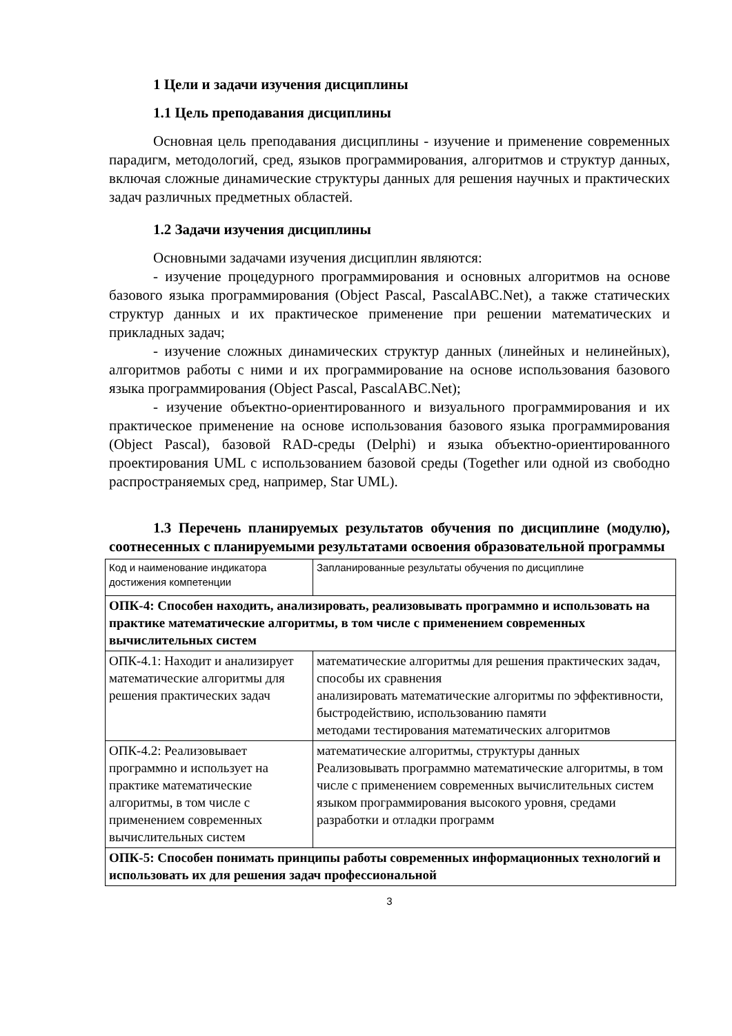1 Цели и задачи изучения дисциплины
1.1 Цель преподавания дисциплины
Основная цель преподавания дисциплины - изучение и применение современных парадигм, методологий, сред, языков программирования, алгоритмов и структур данных, включая сложные динамические структуры данных для решения научных и практических задач различных предметных областей.
1.2 Задачи изучения дисциплины
Основными задачами изучения дисциплин являются:
- изучение процедурного программирования и основных алгоритмов на основе базового языка программирования (Object Pascal, PascalABC.Net), а также статических структур данных и их практическое применение при решении математических и прикладных задач;
- изучение сложных динамических структур данных (линейных и нелинейных), алгоритмов работы с ними и их программирование на основе использования базового языка программирования (Object Pascal, PascalABC.Net);
- изучение объектно-ориентированного и визуального программирования и их практическое применение на основе использования базового языка программирования (Object Pascal), базовой RAD-среды (Delphi) и языка объектно-ориентированного проектирования UML с использованием базовой среды (Together или одной из свободно распространяемых сред, например, Star UML).
1.3 Перечень планируемых результатов обучения по дисциплине (модулю), соотнесенных с планируемыми результатами освоения образовательной программы
| Код и наименование индикатора достижения компетенции | Запланированные результаты обучения по дисциплине |
| ОПК-4: Способен находить, анализировать, реализовывать программно и использовать на практике математические алгоритмы, в том числе с применением современных вычислительных систем | |
| ОПК-4.1: Находит и анализирует математические алгоритмы для решения практических задач | математические алгоритмы для решения практических задач, способы их сравнения анализировать математические алгоритмы по эффективности, быстродействию, использованию памяти методами тестирования математических алгоритмов |
| ОПК-4.2: Реализовывает программно и использует на практике математические алгоритмы, в том числе с применением современных вычислительных систем | математические алгоритмы, структуры данных Реализовывать программно математические алгоритмы, в том числе с применением современных вычислительных систем языком программирования высокого уровня, средами разработки и отладки программ |
| ОПК-5: Способен понимать принципы работы современных информационных технологий и использовать их для решения задач профессиональной | |
3